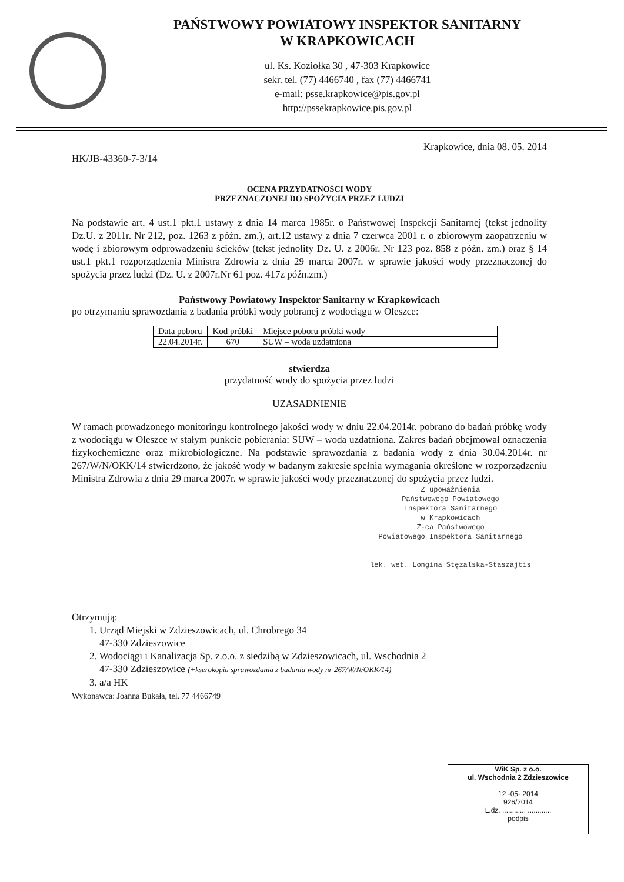PAŃSTWOWY POWIATOWY INSPEKTOR SANITARNY
W KRAPKOWICACH
ul. Ks. Koziołka 30 , 47-303 Krapkowice
sekr. tel. (77) 4466740 , fax (77) 4466741
e-mail: psse.krapkowice@pis.gov.pl
http://pssekrapkowice.pis.gov.pl
Krapkowice, dnia 08. 05. 2014
HK/JB-43360-7-3/14
OCENA PRZYDATNOŚCI WODY
PRZEZNACZONEJ DO SPOŻYCIA PRZEZ LUDZI
Na podstawie art. 4 ust.1 pkt.1 ustawy z dnia 14 marca 1985r. o Państwowej Inspekcji Sanitarnej (tekst jednolity Dz.U. z 2011r. Nr 212, poz. 1263 z późn. zm.), art.12 ustawy z dnia 7 czerwca 2001 r. o zbiorowym zaopatrzeniu w wodę i zbiorowym odprowadzeniu ścieków (tekst jednolity Dz. U. z 2006r. Nr 123 poz. 858 z późn. zm.) oraz § 14 ust.1 pkt.1 rozporządzenia Ministra Zdrowia z dnia 29 marca 2007r. w sprawie jakości wody przeznaczonej do spożycia przez ludzi (Dz. U. z 2007r.Nr 61 poz. 417z późn.zm.)
Państwowy Powiatowy Inspektor Sanitarny w Krapkowicach
po otrzymaniu sprawozdania z badania próbki wody pobranej z wodociągu w Oleszce:
| Data poboru | Kod próbki | Miejsce poboru próbki wody |
| 22.04.2014r. | 670 | SUW – woda uzdatniona |
stwierdza
przydatność wody do spożycia przez ludzi
UZASADNIENIE
W ramach prowadzonego monitoringu kontrolnego jakości wody w dniu 22.04.2014r. pobrano do badań próbkę wody z wodociągu w Oleszce w stałym punkcie pobierania: SUW – woda uzdatniona. Zakres badań obejmował oznaczenia fizykochemiczne oraz mikrobiologiczne. Na podstawie sprawozdania z badania wody z dnia 30.04.2014r. nr 267/W/N/OKK/14 stwierdzono, że jakość wody w badanym zakresie spełnia wymagania określone w rozporządzeniu Ministra Zdrowia z dnia 29 marca 2007r. w sprawie jakości wody przeznaczonej do spożycia przez ludzi.
Z upoważnienia
Państwowego Powiatowego
Inspektora Sanitarnego
w Krapkowicach
Z-ca Państwowego
Powiatowego Inspektora Sanitarnego
lek. wet. Longina Stęzalska-Staszajtis
Otrzymują:
1. Urząd Miejski w Zdzieszowicach, ul. Chrobrego 34
47-330 Zdzieszowice
2. Wodociągi i Kanalizacja Sp. z.o.o. z siedzibą w Zdzieszowicach, ul. Wschodnia 2
47-330 Zdzieszowice (+kserokopia sprawozdania z badania wody nr 267/W/N/OKK/14)
3. a/a HK
Wykonawca: Joanna Bukała, tel. 77 4466749
WiK Sp. z o.o.
ul. Wschodnia 2 Zdzieszowice
12 -05- 2014
926/2014
L.dz. ............ ............
podpis